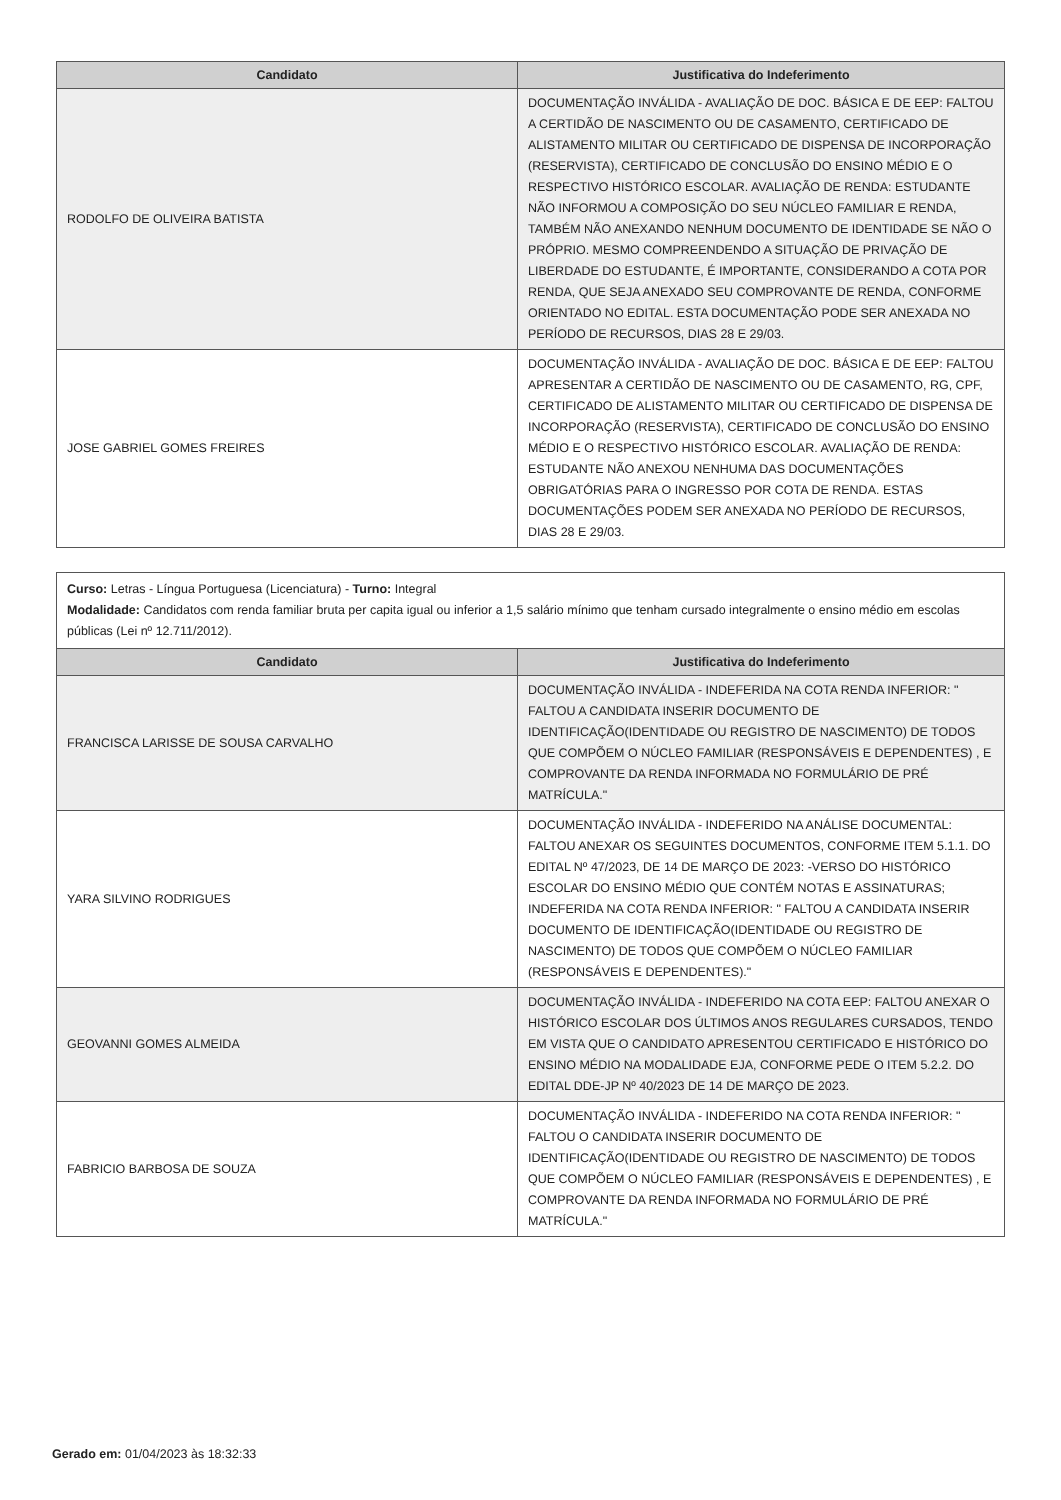| Candidato | Justificativa do Indeferimento |
| --- | --- |
| RODOLFO DE OLIVEIRA BATISTA | DOCUMENTAÇÃO INVÁLIDA - AVALIAÇÃO DE DOC. BÁSICA E DE EEP: FALTOU A CERTIDÃO DE NASCIMENTO OU DE CASAMENTO, CERTIFICADO DE ALISTAMENTO MILITAR OU CERTIFICADO DE DISPENSA DE INCORPORAÇÃO (RESERVISTA), CERTIFICADO DE CONCLUSÃO DO ENSINO MÉDIO E O RESPECTIVO HISTÓRICO ESCOLAR. AVALIAÇÃO DE RENDA: ESTUDANTE NÃO INFORMOU A COMPOSIÇÃO DO SEU NÚCLEO FAMILIAR E RENDA, TAMBÉM NÃO ANEXANDO NENHUM DOCUMENTO DE IDENTIDADE SE NÃO O PRÓPRIO. MESMO COMPREENDENDO A SITUAÇÃO DE PRIVAÇÃO DE LIBERDADE DO ESTUDANTE, É IMPORTANTE, CONSIDERANDO A COTA POR RENDA, QUE SEJA ANEXADO SEU COMPROVANTE DE RENDA, CONFORME ORIENTADO NO EDITAL. ESTA DOCUMENTAÇÃO PODE SER ANEXADA NO PERÍODO DE RECURSOS, DIAS 28 E 29/03. |
| JOSE GABRIEL GOMES FREIRES | DOCUMENTAÇÃO INVÁLIDA - AVALIAÇÃO DE DOC. BÁSICA E DE EEP: FALTOU APRESENTAR A CERTIDÃO DE NASCIMENTO OU DE CASAMENTO, RG, CPF, CERTIFICADO DE ALISTAMENTO MILITAR OU CERTIFICADO DE DISPENSA DE INCORPORAÇÃO (RESERVISTA), CERTIFICADO DE CONCLUSÃO DO ENSINO MÉDIO E O RESPECTIVO HISTÓRICO ESCOLAR. AVALIAÇÃO DE RENDA: ESTUDANTE NÃO ANEXOU NENHUMA DAS DOCUMENTAÇÕES OBRIGATÓRIAS PARA O INGRESSO POR COTA DE RENDA. ESTAS DOCUMENTAÇÕES PODEM SER ANEXADA NO PERÍODO DE RECURSOS, DIAS 28 E 29/03. |
Curso: Letras - Língua Portuguesa (Licenciatura) - Turno: Integral
Modalidade: Candidatos com renda familiar bruta per capita igual ou inferior a 1,5 salário mínimo que tenham cursado integralmente o ensino médio em escolas públicas (Lei nº 12.711/2012).
| Candidato | Justificativa do Indeferimento |
| --- | --- |
| FRANCISCA LARISSE DE SOUSA CARVALHO | DOCUMENTAÇÃO INVÁLIDA - INDEFERIDA NA COTA RENDA INFERIOR: " FALTOU A CANDIDATA INSERIR DOCUMENTO DE IDENTIFICAÇÃO(IDENTIDADE OU REGISTRO DE NASCIMENTO) DE TODOS QUE COMPÕEM O NÚCLEO FAMILIAR (RESPONSÁVEIS E DEPENDENTES) , E COMPROVANTE DA RENDA INFORMADA NO FORMULÁRIO DE PRÉ MATRÍCULA." |
| YARA SILVINO RODRIGUES | DOCUMENTAÇÃO INVÁLIDA - INDEFERIDO NA ANÁLISE DOCUMENTAL: FALTOU ANEXAR OS SEGUINTES DOCUMENTOS, CONFORME ITEM 5.1.1. DO EDITAL Nº 47/2023, DE 14 DE MARÇO DE 2023: -VERSO DO HISTÓRICO ESCOLAR DO ENSINO MÉDIO QUE CONTÉM NOTAS E ASSINATURAS; INDEFERIDA NA COTA RENDA INFERIOR: " FALTOU A CANDIDATA INSERIR DOCUMENTO DE IDENTIFICAÇÃO(IDENTIDADE OU REGISTRO DE NASCIMENTO) DE TODOS QUE COMPÕEM O NÚCLEO FAMILIAR (RESPONSÁVEIS E DEPENDENTES)." |
| GEOVANNI GOMES ALMEIDA | DOCUMENTAÇÃO INVÁLIDA - INDEFERIDO NA COTA EEP: FALTOU ANEXAR O HISTÓRICO ESCOLAR DOS ÚLTIMOS ANOS REGULARES CURSADOS, TENDO EM VISTA QUE O CANDIDATO APRESENTOU CERTIFICADO E HISTÓRICO DO ENSINO MÉDIO NA MODALIDADE EJA, CONFORME PEDE O ITEM 5.2.2. DO EDITAL DDE-JP Nº 40/2023 DE 14 DE MARÇO DE 2023. |
| FABRICIO BARBOSA DE SOUZA | DOCUMENTAÇÃO INVÁLIDA - INDEFERIDO NA COTA RENDA INFERIOR: " FALTOU O CANDIDATA INSERIR DOCUMENTO DE IDENTIFICAÇÃO(IDENTIDADE OU REGISTRO DE NASCIMENTO) DE TODOS QUE COMPÕEM O NÚCLEO FAMILIAR (RESPONSÁVEIS E DEPENDENTES) , E COMPROVANTE DA RENDA INFORMADA NO FORMULÁRIO DE PRÉ MATRÍCULA." |
Gerado em: 01/04/2023 às 18:32:33